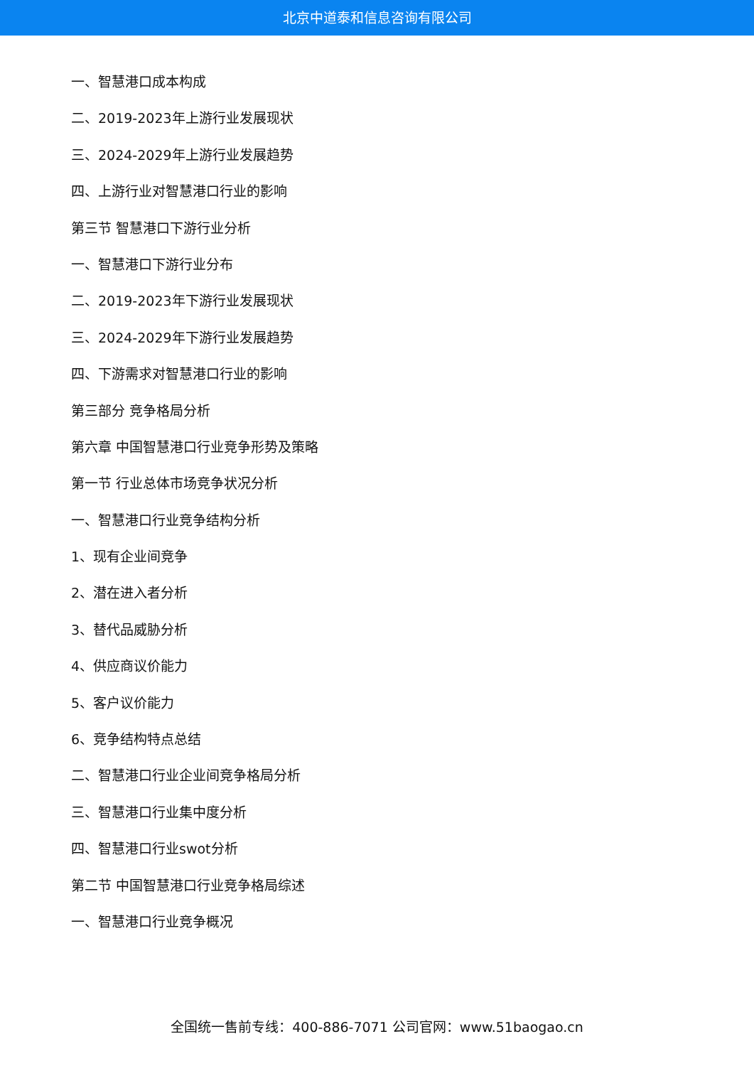北京中道泰和信息咨询有限公司
一、智慧港口成本构成
二、2019-2023年上游行业发展现状
三、2024-2029年上游行业发展趋势
四、上游行业对智慧港口行业的影响
第三节 智慧港口下游行业分析
一、智慧港口下游行业分布
二、2019-2023年下游行业发展现状
三、2024-2029年下游行业发展趋势
四、下游需求对智慧港口行业的影响
第三部分 竞争格局分析
第六章 中国智慧港口行业竞争形势及策略
第一节 行业总体市场竞争状况分析
一、智慧港口行业竞争结构分析
1、现有企业间竞争
2、潜在进入者分析
3、替代品威胁分析
4、供应商议价能力
5、客户议价能力
6、竞争结构特点总结
二、智慧港口行业企业间竞争格局分析
三、智慧港口行业集中度分析
四、智慧港口行业swot分析
第二节 中国智慧港口行业竞争格局综述
一、智慧港口行业竞争概况
全国统一售前专线：400-886-7071 公司官网：www.51baogao.cn